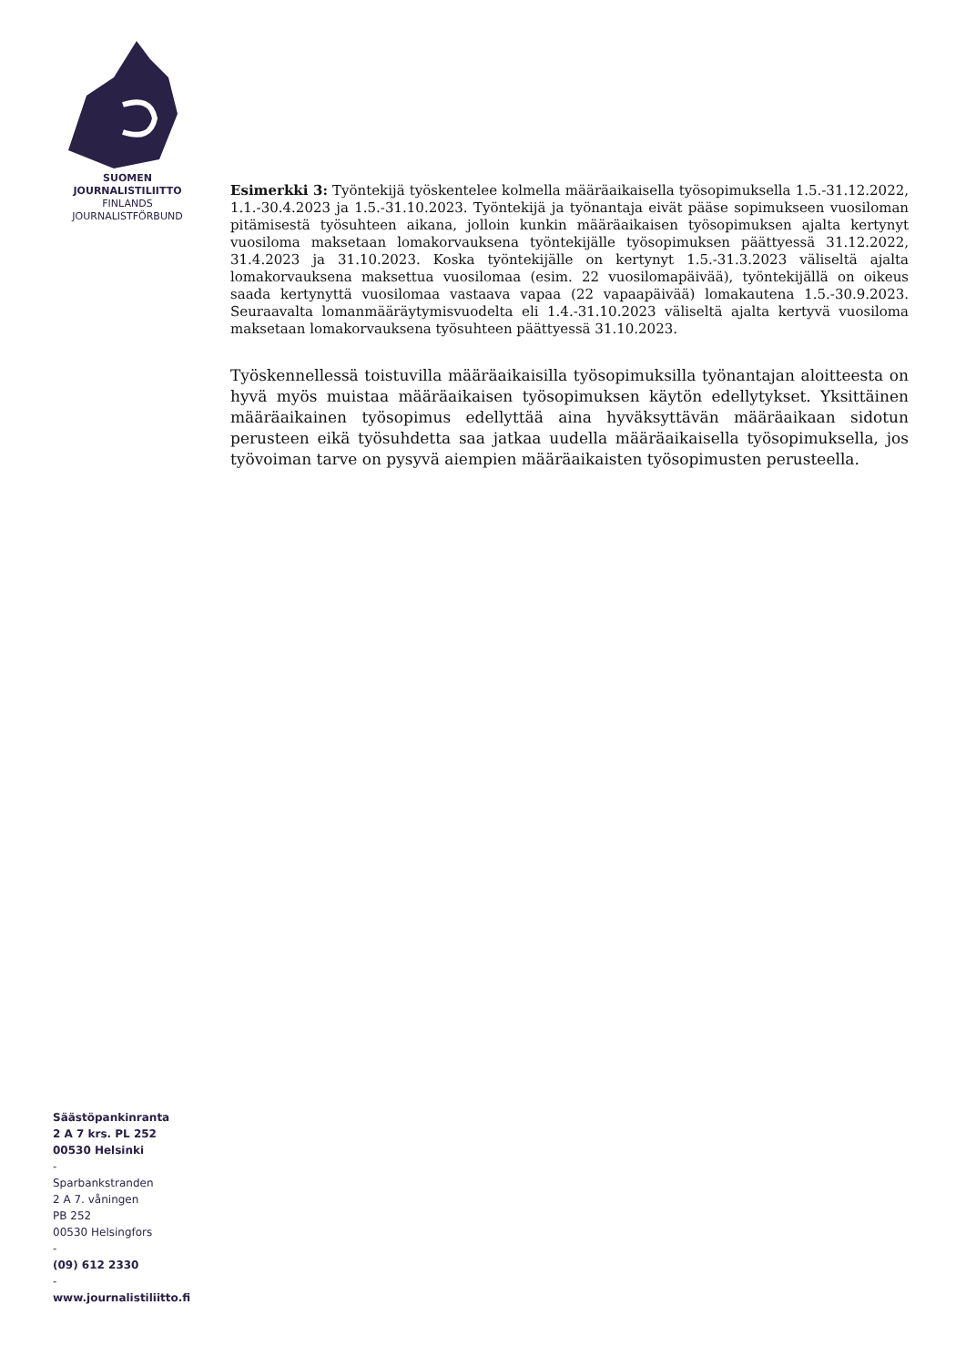SUOMEN
JOURNALISTILIITTO
FINLANDS
JOURNALISTFÖRBUND
Esimerkki 3: Työntekijä työskentelee kolmella määräaikaisella työsopimuksella 1.5.-31.12.2022, 1.1.-30.4.2023 ja 1.5.-31.10.2023. Työntekijä ja työnantaja eivät pääse sopimukseen vuosiloman pitämisestä työsuhteen aikana, jolloin kunkin määräaikaisen työsopimuksen ajalta kertynyt vuosiloma maksetaan lomakorvauksena työntekijälle työsopimuksen päättyessä 31.12.2022, 31.4.2023 ja 31.10.2023. Koska työntekijälle on kertynyt 1.5.-31.3.2023 väliseltä ajalta lomakorvauksena maksettua vuosilomaa (esim. 22 vuosilomapäivää), työntekijällä on oikeus saada kertynyttä vuosilomaa vastaava vapaa (22 vapaapäivää) lomakautena 1.5.-30.9.2023. Seuraavalta lomanmääräytymisvuodelta eli 1.4.-31.10.2023 väliseltä ajalta kertyvä vuosiloma maksetaan lomakorvauksena työsuhteen päättyessä 31.10.2023.
Työskennellessä toistuvilla määräaikaisilla työsopimuksilla työnantajan aloitteesta on hyvä myös muistaa määräaikaisen työsopimuksen käytön edellytykset. Yksittäinen määräaikainen työsopimus edellyttää aina hyväksyttävän määräaikaan sidotun perusteen eikä työsuhdetta saa jatkaa uudella määräaikaisella työsopimuksella, jos työvoiman tarve on pysyvä aiempien määräaikaisten työsopimusten perusteella.
Säästöpankinranta
2 A 7 krs. PL 252
00530 Helsinki
-
Sparbankstranden
2 A 7. våningen
PB 252
00530 Helsingfors
-
(09) 612 2330
-
www.journalistiliitto.fi